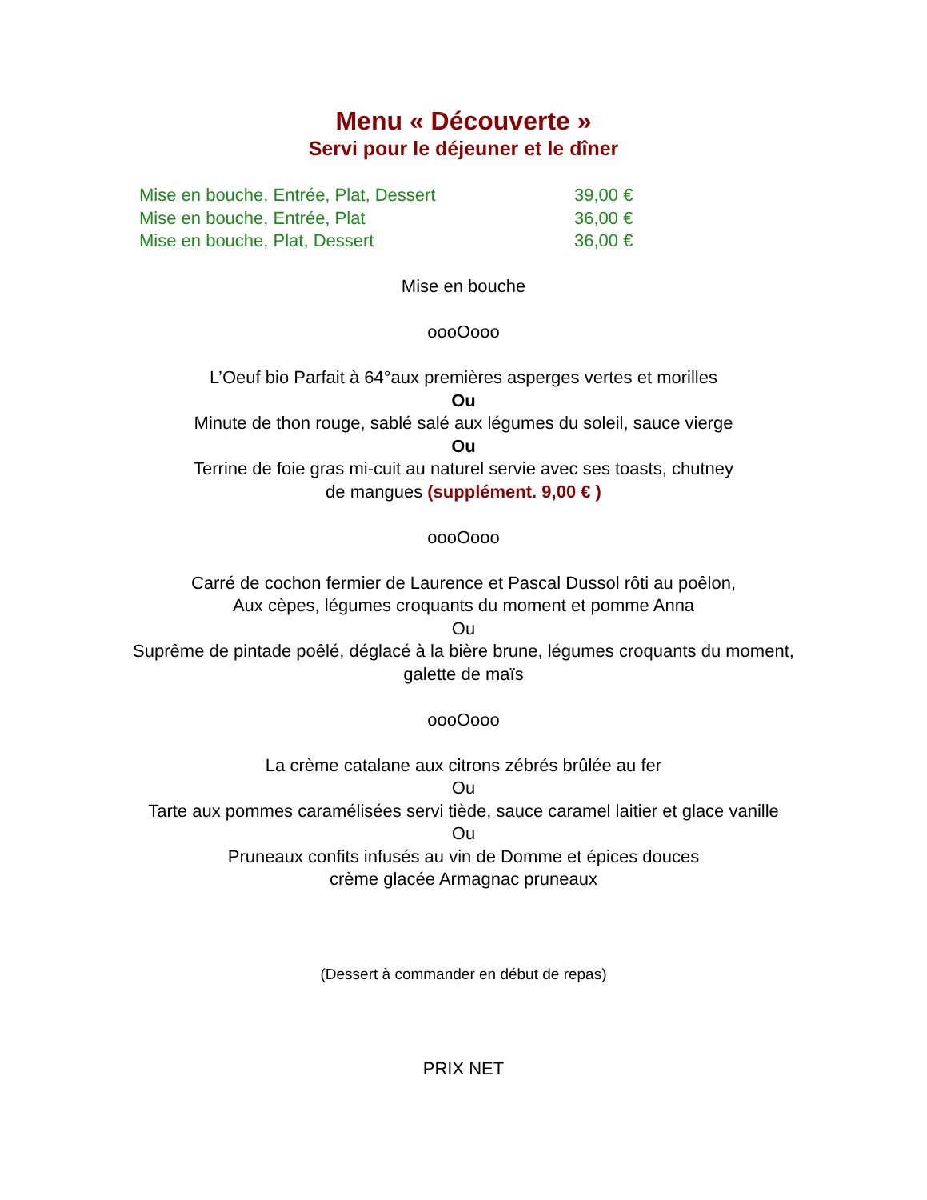Menu « Découverte »
Servi pour le déjeuner et le dîner
Mise en bouche, Entrée, Plat, Dessert 39,00 €
Mise en bouche, Entrée, Plat 36,00 €
Mise en bouche, Plat, Dessert 36,00 €
Mise en bouche
oooOooo
L’Oeuf bio Parfait à 64°aux premières asperges vertes et morilles
Ou
Minute de thon rouge, sablé salé aux légumes du soleil, sauce vierge
Ou
Terrine de foie gras mi-cuit au naturel servie avec ses toasts, chutney
de mangues (supplément. 9,00 € )
oooOooo
Carré de cochon fermier de Laurence et Pascal Dussol rôti au poêlon,
Aux cèpes, légumes croquants du moment et pomme Anna
Ou
Suprême de pintade poêlé, déglacé à la bière brune, légumes croquants du moment,
galette de maïs
oooOooo
La crème catalane aux citrons zébrés brûlée au fer
Ou
Tarte aux pommes caramélisées servi tiède, sauce caramel laitier et glace vanille
Ou
Pruneaux confits infusés au vin de Domme et épices douces
crème glacée Armagnac pruneaux
(Dessert à commander en début de repas)
PRIX NET